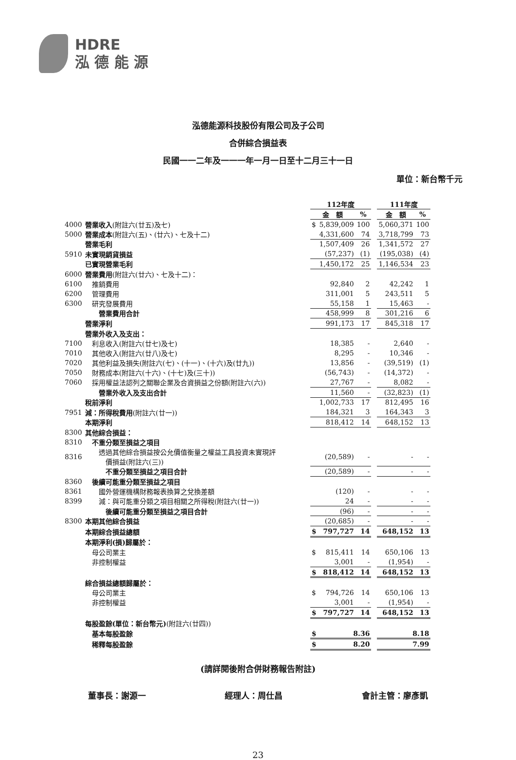HDRE
泓 德 能 源
泓德能源科技股份有限公司及子公司
合併綜合損益表
民國一一二年及一一一年一月一日至十二月三十一日
單位：新台幣千元
| | | 112年度 | | | | 111年度 | |
| --- | --- | --- | --- | --- | --- | --- | --- |
| | | 金 額 | | % | | 金 額 | % |
| 4000 | 營業收入 (附註六(廿五)及七) | $ | 5,839,009 | 100 | | 5,060,371 | 100 |
| 5000 | 營業成本 (附註六(五)、(廿六)、七及十二) | | 4,331,600 | 74 | | 3,718,799 | 73 |
| | 營業毛利 | | 1,507,409 | 26 | | 1,341,572 | 27 |
| 5910 | 未實現銷貨損益 | | (57,237) | (1) | | (195,038) | (4) |
| | 已實現營業毛利 | | 1,450,172 | 25 | | 1,146,534 | 23 |
| 6000 | 營業費用 (附註六(廿六)、七及十二)： | | | | | | |
| 6100 | 推銷費用 | | 92,840 | 2 | | 42,242 | 1 |
| 6200 | 管理費用 | | 311,001 | 5 | | 243,511 | 5 |
| 6300 | 研究發展費用 | | 55,158 | 1 | | 15,463 | - |
| | 營業費用合計 | | 458,999 | 8 | | 301,216 | 6 |
| | 營業淨利 | | 991,173 | 17 | | 845,318 | 17 |
| | 營業外收入及支出： | | | | | | |
| 7100 | 利息收入(附註六(廿七)及七) | | 18,385 | - | | 2,640 | - |
| 7010 | 其他收入(附註六(廿八)及七) | | 8,295 | - | | 10,346 | - |
| 7020 | 其他利益及損失(附註六(七)、(十一)、(十六)及(廿九)) | | 13,856 | - | | (39,519) | (1) |
| 7050 | 財務成本(附註六(十六)、(十七)及(三十)) | | (56,743) | - | | (14,372) | - |
| 7060 | 採用權益法認列之關聯企業及合資損益之份額(附註六(六)) | | 27,767 | - | | 8,082 | - |
| | 營業外收入及支出合計 | | 11,560 | - | | (32,823) | (1) |
| | 稅前淨利 | | 1,002,733 | 17 | | 812,495 | 16 |
| 7951 | 減：所得稅費用 (附註六(廿一)) | | 184,321 | 3 | | 164,343 | 3 |
| | 本期淨利 | | 818,412 | 14 | | 648,152 | 13 |
| 8300 | 其他綜合損益： | | | | | | |
| 8310 | 不重分類至損益之項目 | | | | | | |
| 8316 | 透過其他綜合損益按公允價值衡量之權益工具投資未實現評 價損益(附註六(三)) | | (20,589) | - | | - | - |
| | 不重分類至損益之項目合計 | | (20,589) | - | | - | - |
| 8360 | 後續可能重分類至損益之項目 | | | | | | |
| 8361 | 國外營運機構財務報表換算之兌換差額 | | (120) | - | | - | - |
| 8399 | 減：與可能重分類之項目相關之所得稅(附註六(廿一)) | | 24 | - | | - | - |
| | 後續可能重分類至損益之項目合計 | | (96) | - | | - | - |
| 8300 | 本期其他綜合損益 | | (20,685) | - | | - | - |
| | 本期綜合損益總額 | $ | 797,727 | 14 | | 648,152 | 13 |
| | 本期淨利(損)歸屬於： | | | | | | |
| | 母公司業主 | $ | 815,411 | 14 | | 650,106 | 13 |
| | 非控制權益 | | 3,001 | - | | (1,954) | - |
| | | $ | 818,412 | 14 | | 648,152 | 13 |
| | 綜合損益總額歸屬於： | | | | | | |
| | 母公司業主 | $ | 794,726 | 14 | | 650,106 | 13 |
| | 非控制權益 | | 3,001 | - | | (1,954) | - |
| | | $ | 797,727 | 14 | | 648,152 | 13 |
| | 每股盈餘(單位：新台幣元) (附註六(廿四)) | | | | | | |
| | 基本每股盈餘 | $ | 8.36 | | | 8.18 | |
| | 稀釋每股盈餘 | $ | 8.20 | | | 7.99 | |
(請詳閱後附合併財務報告附註)
董事長：謝源一 經理人：周仕昌 會計主管：廖彥凱
23